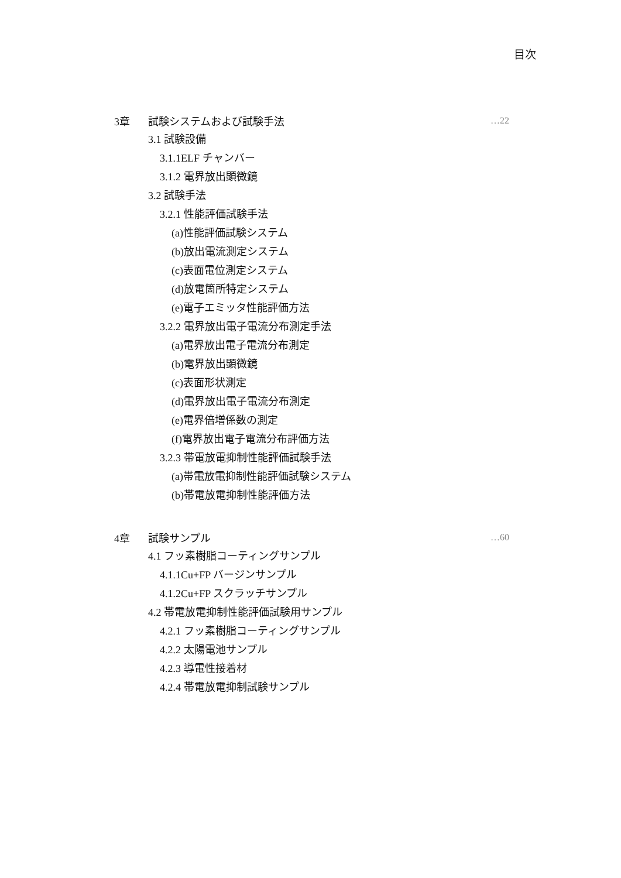目次
3章 試験システムおよび試験手法 …22
3.1 試験設備
3.1.1ELF チャンバー
3.1.2 電界放出顕微鏡
3.2 試験手法
3.2.1 性能評価試験手法
(a)性能評価試験システム
(b)放出電流測定システム
(c)表面電位測定システム
(d)放電箇所特定システム
(e)電子エミッタ性能評価方法
3.2.2 電界放出電子電流分布測定手法
(a)電界放出電子電流分布測定
(b)電界放出顕微鏡
(c)表面形状測定
(d)電界放出電子電流分布測定
(e)電界倍増係数の測定
(f)電界放出電子電流分布評価方法
3.2.3 帯電放電抑制性能評価試験手法
(a)帯電放電抑制性能評価試験システム
(b)帯電放電抑制性能評価方法
4章 試験サンプル …60
4.1 フッ素樹脂コーティングサンプル
4.1.1Cu+FP バージンサンプル
4.1.2Cu+FP スクラッチサンプル
4.2 帯電放電抑制性能評価試験用サンプル
4.2.1 フッ素樹脂コーティングサンプル
4.2.2 太陽電池サンプル
4.2.3 導電性接着材
4.2.4 帯電放電抑制試験サンプル